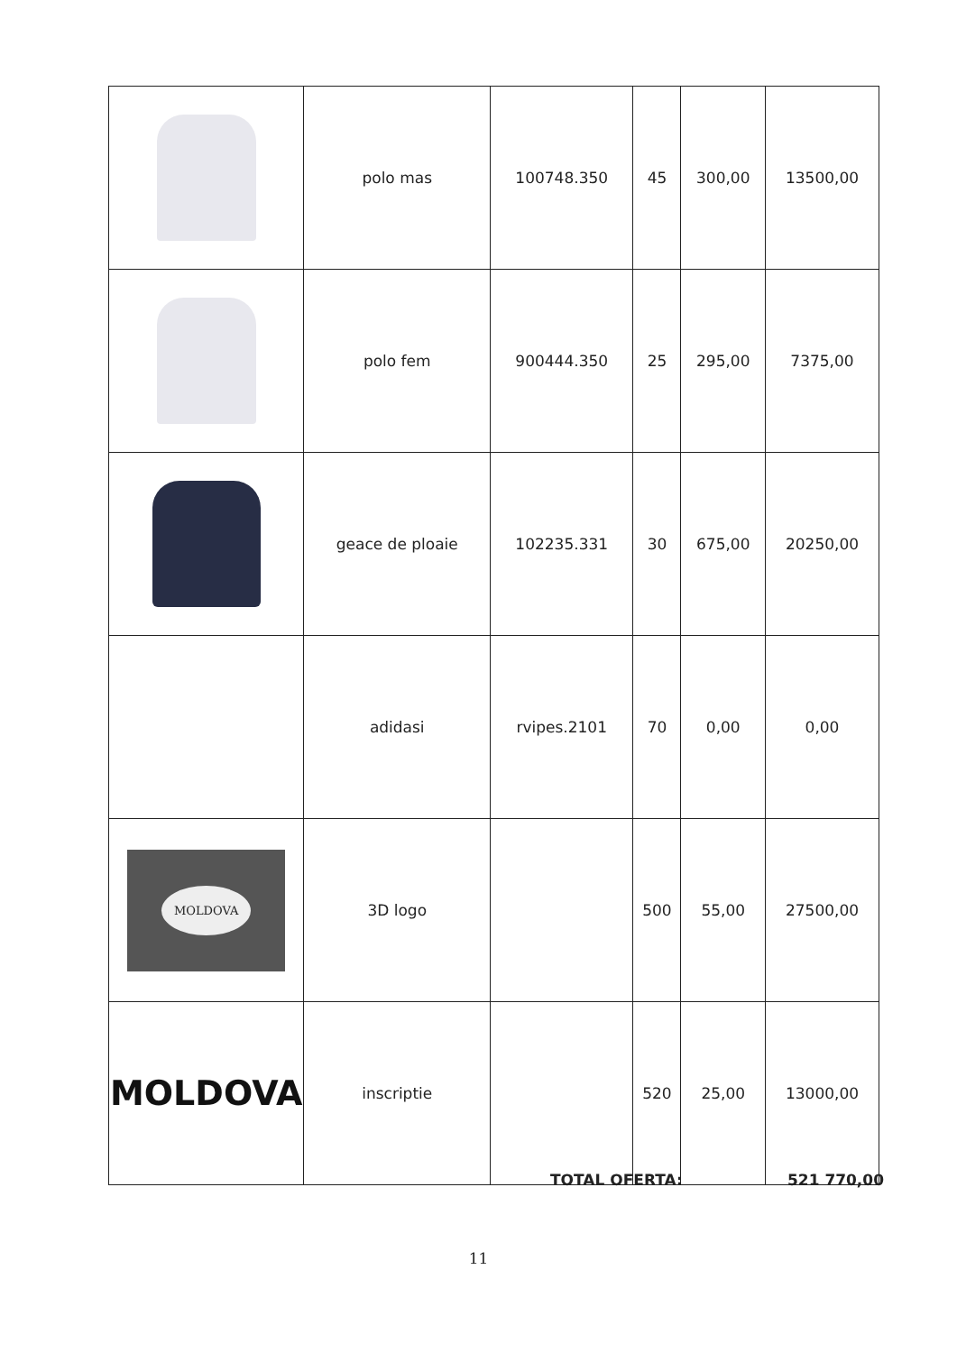| | polo mas | 100748.350 | 45 | 300,00 | 13500,00 |
| | polo fem | 900444.350 | 25 | 295,00 | 7375,00 |
| | geace de ploaie | 102235.331 | 30 | 675,00 | 20250,00 |
| | adidasi | rvipes.2101 | 70 | 0,00 | 0,00 |
| MOLDOVA | 3D logo | | 500 | 55,00 | 27500,00 |
| MOLDOVA | inscriptie | | 520 | 25,00 | 13000,00 |
TOTAL OFERTA: 521 770,00
11